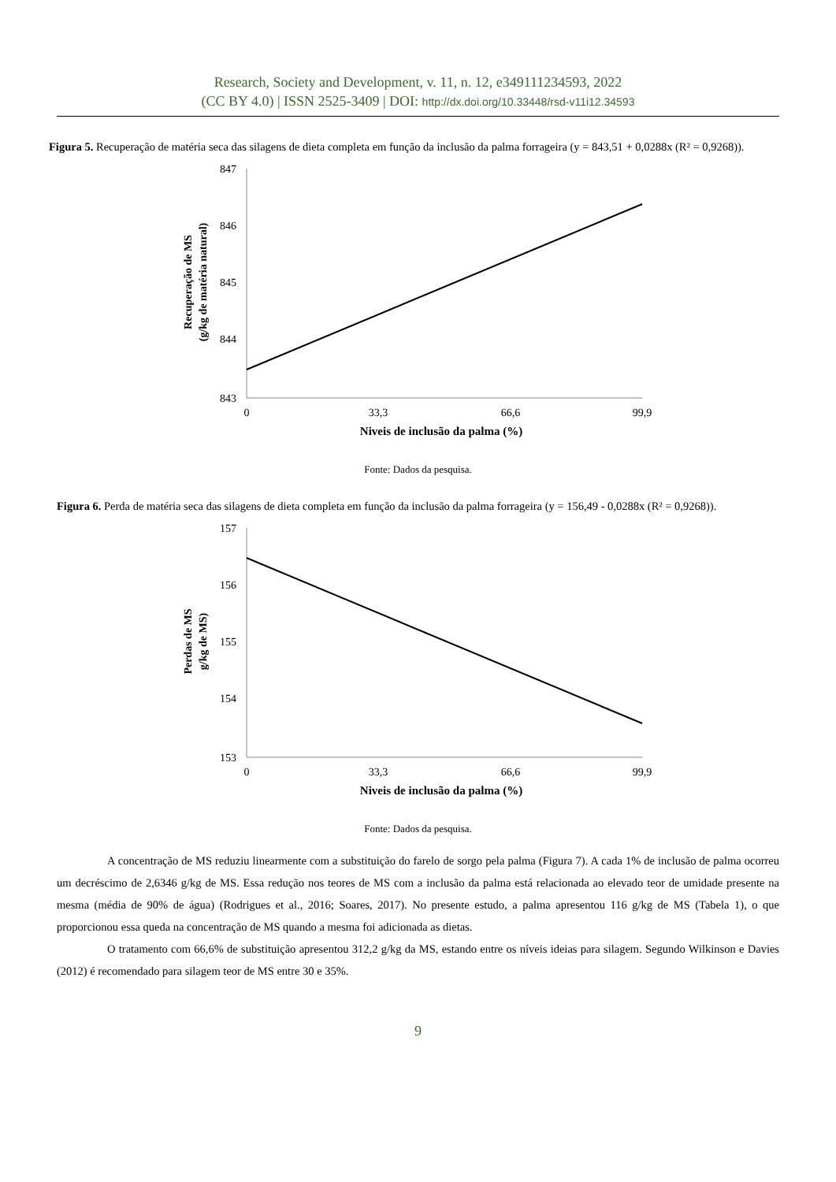Research, Society and Development, v. 11, n. 12, e349111234593, 2022
(CC BY 4.0) | ISSN 2525-3409 | DOI: http://dx.doi.org/10.33448/rsd-v11i12.34593
Figura 5. Recuperação de matéria seca das silagens de dieta completa em função da inclusão da palma forrageira (y = 843,51 + 0,0288x (R² = 0,9268)).
847
846
845
844
843
0
33,3
66,6
99,9
Niveis de inclusão da palma (%)
Recuperação de MS
(g/kg de matéria natural)
Fonte: Dados da pesquisa.
Figura 6. Perda de matéria seca das silagens de dieta completa em função da inclusão da palma forrageira (y = 156,49 - 0,0288x (R² = 0,9268)).
157
156
155
154
153
0
33,3
66,6
99,9
Niveis de inclusão da palma (%)
Perdas de MS
g/kg de MS)
Fonte: Dados da pesquisa.
A concentração de MS reduziu linearmente com a substituição do farelo de sorgo pela palma (Figura 7). A cada 1% de inclusão de palma ocorreu um decréscimo de 2,6346 g/kg de MS. Essa redução nos teores de MS com a inclusão da palma está relacionada ao elevado teor de umidade presente na mesma (média de 90% de água) (Rodrigues et al., 2016; Soares, 2017). No presente estudo, a palma apresentou 116 g/kg de MS (Tabela 1), o que proporcionou essa queda na concentração de MS quando a mesma foi adicionada as dietas.
O tratamento com 66,6% de substituição apresentou 312,2 g/kg da MS, estando entre os níveis ideias para silagem. Segundo Wilkinson e Davies (2012) é recomendado para silagem teor de MS entre 30 e 35%.
9